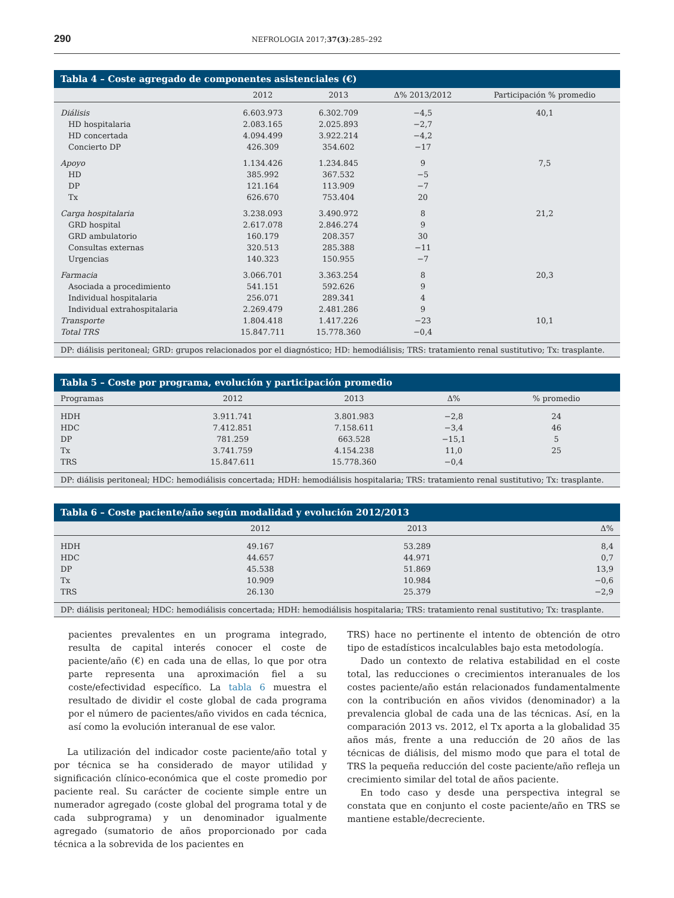290 NEFROLOGIA 2017;37(3):285–292
Tabla 4 – Coste agregado de componentes asistenciales (€)
| | 2012 | 2013 | Δ% 2013/2012 | Participación % promedio |
| --- | --- | --- | --- | --- |
| Diálisis | 6.603.973 | 6.302.709 | −4,5 | 40,1 |
| HD hospitalaria | 2.083.165 | 2.025.893 | −2,7 | |
| HD concertada | 4.094.499 | 3.922.214 | −4,2 | |
| Concierto DP | 426.309 | 354.602 | −17 | |
| Apoyo | 1.134.426 | 1.234.845 | 9 | 7,5 |
| HD | 385.992 | 367.532 | −5 | |
| DP | 121.164 | 113.909 | −7 | |
| Tx | 626.670 | 753.404 | 20 | |
| Carga hospitalaria | 3.238.093 | 3.490.972 | 8 | 21,2 |
| GRD hospital | 2.617.078 | 2.846.274 | 9 | |
| GRD ambulatorio | 160.179 | 208.357 | 30 | |
| Consultas externas | 320.513 | 285.388 | −11 | |
| Urgencias | 140.323 | 150.955 | −7 | |
| Farmacia | 3.066.701 | 3.363.254 | 8 | 20,3 |
| Asociada a procedimiento | 541.151 | 592.626 | 9 | |
| Individual hospitalaria | 256.071 | 289.341 | 4 | |
| Individual extrahospitalaria | 2.269.479 | 2.481.286 | 9 | |
| Transporte | 1.804.418 | 1.417.226 | −23 | 10,1 |
| Total TRS | 15.847.711 | 15.778.360 | −0,4 | |
DP: diálisis peritoneal; GRD: grupos relacionados por el diagnóstico; HD: hemodiálisis; TRS: tratamiento renal sustitutivo; Tx: trasplante.
Tabla 5 – Coste por programa, evolución y participación promedio
| Programas | 2012 | 2013 | Δ% | % promedio |
| --- | --- | --- | --- | --- |
| HDH | 3.911.741 | 3.801.983 | −2,8 | 24 |
| HDC | 7.412.851 | 7.158.611 | −3,4 | 46 |
| DP | 781.259 | 663.528 | −15,1 | 5 |
| Tx | 3.741.759 | 4.154.238 | 11,0 | 25 |
| TRS | 15.847.611 | 15.778.360 | −0,4 | |
DP: diálisis peritoneal; HDC: hemodiálisis concertada; HDH: hemodiálisis hospitalaria; TRS: tratamiento renal sustitutivo; Tx: trasplante.
Tabla 6 – Coste paciente/año según modalidad y evolución 2012/2013
| | 2012 | 2013 | Δ% |
| --- | --- | --- | --- |
| HDH | 49.167 | 53.289 | 8,4 |
| HDC | 44.657 | 44.971 | 0,7 |
| DP | 45.538 | 51.869 | 13,9 |
| Tx | 10.909 | 10.984 | −0,6 |
| TRS | 26.130 | 25.379 | −2,9 |
DP: diálisis peritoneal; HDC: hemodiálisis concertada; HDH: hemodiálisis hospitalaria; TRS: tratamiento renal sustitutivo; Tx: trasplante.
pacientes prevalentes en un programa integrado, resulta de capital interés conocer el coste de paciente/año (€) en cada una de ellas, lo que por otra parte representa una aproximación fiel a su coste/efectividad específico. La tabla 6 muestra el resultado de dividir el coste global de cada programa por el número de pacientes/año vividos en cada técnica, así como la evolución interanual de ese valor.
La utilización del indicador coste paciente/año total y por técnica se ha considerado de mayor utilidad y significación clínico-económica que el coste promedio por paciente real. Su carácter de cociente simple entre un numerador agregado (coste global del programa total y de cada subprograma) y un denominador igualmente agregado (sumatorio de años proporcionado por cada técnica a la sobrevida de los pacientes en
TRS) hace no pertinente el intento de obtención de otro tipo de estadísticos incalculables bajo esta metodología.
Dado un contexto de relativa estabilidad en el coste total, las reducciones o crecimientos interanuales de los costes paciente/año están relacionados fundamentalmente con la contribución en años vividos (denominador) a la prevalencia global de cada una de las técnicas. Así, en la comparación 2013 vs. 2012, el Tx aporta a la globalidad 35 años más, frente a una reducción de 20 años de las técnicas de diálisis, del mismo modo que para el total de TRS la pequeña reducción del coste paciente/año refleja un crecimiento similar del total de años paciente.
En todo caso y desde una perspectiva integral se constata que en conjunto el coste paciente/año en TRS se mantiene estable/decreciente.